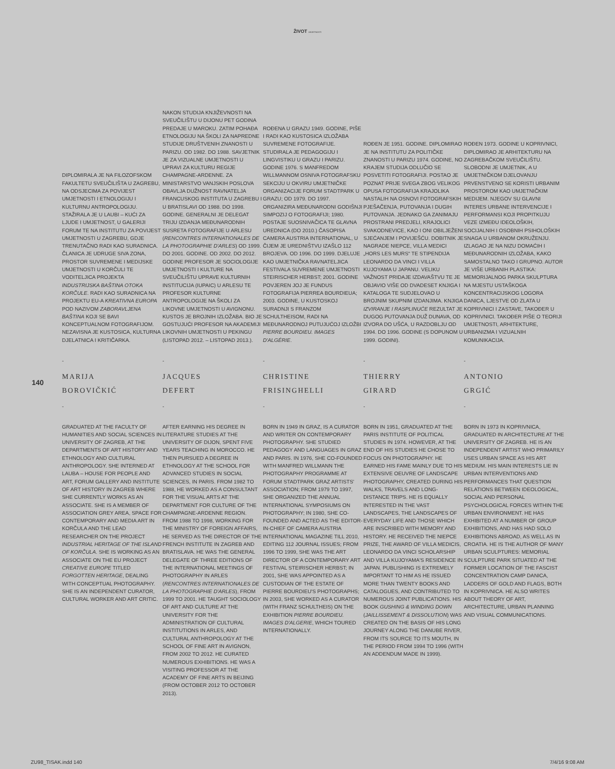ŽIVOT UMJETNOSTI
DIPLOMIRALA JE NA FILOZOFSKOM FAKULTETU SVEUČILIŠTA U ZAGREBU, NA ODSJECIMA ZA POVIJEST UMJETNOSTI I ETNOLOGIJU I KULTURNU ANTROPOLOGIJU. STAŽIRALA JE U LAUBI – KUĆI ZA LJUDE I UMJETNOST, U GALERIJI FORUM TE NA INSTITUTU ZA POVIJEST UMJETNOSTI U ZAGREBU, GDJE TRENUTAČNO RADI KAO SURADNICA. ČLANICA JE UDRUGE SIVA ZONA, PROSTOR SUVREMENE I MEDIJSKE UMJETNOSTI U KORČULI TE VODITELJICA PROJEKTA INDUSTRIJSKA BAŠTINA OTOKA KORČULE. RADI KAO SURADNICA NA PROJEKTU EU-A KREATIVNA EUROPA POD NAZIVOM ZABORAVLJENA BAŠTINA KOJI SE BAVI KONCEPTUALNOM FOTOGRAFIJOM. NEZAVISNA JE KUSTOSICA, KULTURNA DJELATNICA I KRITIČARKA.
NAKON STUDIJA KNJIŽEVNOSTI NA SVEUČILIŠTU U DIJONU PET GODINA PREDAJE U MAROKU. ZATIM POHAĐA ETNOLOGIJU NA ŠKOLI ZA NAPREDNE STUDIJE DRUŠTVENIH ZNANOSTI U PARIZU. OD 1982. DO 1988. SAVJETNIK JE ZA VIZUALNE UMJETNOSTI U UPRAVI ZA KULTURU REGIJE CHAMPAGNE-ARDENNE. ZA MINISTARSTVO VANJSKIH POSLOVA OBAVLJA DUŽNOST RAVNATELJA FRANCUSKOG INSTITUTA U ZAGREBU I U BRATISLAVI OD 1988. DO 1998. GODINE. GENERALNI JE DELEGAT TRIJU IZDANJA MEĐUNARODNIH SUSRETA FOTOGRAFIJE U ARLESU (RENCONTRES INTERNATIONALES DE LA PHOTOGRAPHIE D'ARLES) OD 1999. DO 2001. GODINE. OD 2002. DO 2012. GODINE PROFESOR JE SOCIOLOGIJE UMJETNOSTI I KULTURE NA SVEUČILIŠTU UPRAVE KULTURNIH INSTITUCIJA (IUPAIC) U ARLESU TE PROFESOR KULTURNE ANTROPOLOGIJE NA ŠKOLI ZA LIKOVNE UMJETNOSTI U AVIGNONU. KUSTOS JE BROJNIH IZLOŽABA. BIO JE GOSTUJUĆI PROFESOR NA AKADEMIJI LIKOVNIH UMJETNOSTI U PEKINGU (LISTOPAD 2012. – LISTOPAD 2013.).
ROĐENA U GRAZU 1949. GODINE, PIŠE I RADI KAO KUSTOSICA IZLOŽABA SUVREMENE FOTOGRAFIJE. STUDIRALA JE PEDAGOGIJU I LINGVISTIKU U GRAZU I PARIZU. GODINE 1976. S MANFREDOM WILLMANNOM OSNIVA FOTOGRAFSKU SEKCIJU U OKVIRU UMJETNIČKE ORGANIZACIJE FORUM STADTPARK U GRAZU; OD 1979. DO 1997. ORGANIZIRA MEĐUNARODNI GODIŠNJI SIMPOZIJ O FOTOGRAFIJI; 1980. POSTAJE SUOSNIVAČICA TE GLAVNA UREDNICA (DO 2010.) ČASOPISA CAMERA AUSTRIA INTERNATIONAL, U ČIJEM JE UREDNIŠTVU IZAŠLO 112 BROJEVA. OD 1996. DO 1999. DJELUJE KAO UMJETNIČKA RAVNATELJICA FESTIVALA SUVREMENE UMJETNOSTI STEIRISCHER HERBST; 2001. GODINE POVJEREN JOJ JE FUNDUS FOTOGRAFIJA PIERREA BOURDIEUA; 2003. GODINE, U KUSTOSKOJ SURADNJI S FRANZOM SCHULTHEISOM, RADI NA MEĐUNARODNOJ PUTUJUĆOJ IZLOŽBI PIERRE BOURDIEU. IMAGES D'ALGÉRIE.
ROĐEN JE 1951. GODINE. DIPLOMIRAO JE NA INSTITUTU ZA POLITIČKE ZNANOSTI U PARIZU 1974. GODINE, NO KRAJEM STUDIJA ODLUČIO SE POSVETITI FOTOGRAFIJI. POSTAO JE POZNAT PRIJE SVEGA ZBOG VELIKOG OPUSA FOTOGRAFIJA KRAJOLIKA NASTALIH NA OSNOVI FOTOGRAFSKIH PJEŠAČENJA, PUTOVANJA I DUGIH PUTOVANJA. JEDNAKO GA ZANIMAJU PROSTRANI PREDJELI, KRAJOLICI SVAKODNEVICE, KAO I ONI OBILJEŽENI SJEĆANJEM I POVIJEŠĆU. DOBITNIK JE NAGRADE NIEPCE, VILLA MEDICI „HORS LES MURS“ TE STIPENDIJA LEONARDO DA VINCI I VILLA KUJOYAMA U JAPANU. VELIKU VAŽNOST PRIDAJE IZDAVAŠTVU TE JE OBJAVIO VIŠE OD DVADESET KNJIGA I KATALOGA TE SUDJELOVAO U BROJNIM SKUPNIM IZDANJIMA. KNJIGA IZVIRANJE I RASPLINUĆE REZULTAT JE DUGOG PUTOVANJA DUŽ DUNAVA, OD IZVORA DO UŠĆA, U RAZDOBLJU OD 1994. DO 1996. GODINE (S DOPUNOM U 1999. GODINI).
ROĐEN 1973. GODINE U KOPRIVNICI, DIPLOMIRAO JE ARHITEKTURU NA ZAGREBAČKOM SVEUČILIŠTU. SLOBODNI JE UMJETNIK, A U UMJETNIČKOM DJELOVANJU PRVENSTVENO SE KORISTI URBANIM PROSTOROM KAO UMJETNIČKIM MEDIJEM. NJEGOV SU GLAVNI INTERES URBANE INTERVENCIJE I PERFORMANSI KOJI PROPITKUJU VEZE IZMEĐU IDEOLOŠKIH, SOCIJALNIH I OSOBNIH PSIHOLOŠKIH SNAGA U URBANOM OKRUŽENJU. IZLAGAO JE NA NIZU DOMAĆIH I MEĐUNARODNIH IZLOŽABA, KAKO SAMOSTALNO TAKO I GRUPNO. AUTOR JE VIŠE URBANIH PLASTIKA: MEMORIJALNOG PARKA SKULPTURA NA MJESTU USTAŠKOGA KONCENTRACIJSKOG LOGORA DANICA, LJESTVE OD ZLATA U KOPRIVNICI I ZASTAVE, TAKOĐER U KOPRIVNICI. TAKOĐER PIŠE O TEORIJI UMJETNOSTI, ARHITEKTURE, URBANIZMA I VIZUALNIH KOMUNIKACIJA.
140
-
MARIJA
BOROVIČKIĆ
-
-
JACQUES
DEFERT
-
-
CHRISTINE
FRISINGHELLI
-
-
THIERRY
GIRARD
-
-
ANTONIO
GRGIĆ
-
GRADUATED AT THE FACULTY OF HUMANITIES AND SOCIAL SCIENCES IN UNIVERSITY OF ZAGREB, AT THE DEPARTMENTS OF ART HISTORY AND ETHNOLOGY AND CULTURAL ANTHROPOLOGY. SHE INTERNED AT LAUBA – HOUSE FOR PEOPLE AND ART, FORUM GALLERY AND INSTITUTE OF ART HISTORY IN ZAGREB WHERE SHE CURRENTLY WORKS AS AN ASSOCIATE. SHE IS A MEMBER OF ASSOCIATION GREY AREA, SPACE FOR CONTEMPORARY AND MEDIA ART IN KORČULA AND THE LEAD RESEARCHER ON THE PROJECT INDUSTRIAL HERITAGE OF THE ISLAND OF KORČULA. SHE IS WORKING AS AN ASSOCIATE ON THE EU PROJECT CREATIVE EUROPE TITLED FORGOTTEN HERITAGE, DEALING WITH CONCEPTUAL PHOTOGRAPHY. SHE IS AN INDEPENDENT CURATOR, CULTURAL WORKER AND ART CRITIC.
AFTER EARNING HIS DEGREE IN LITERATURE STUDIES AT THE UNIVERSITY OF DIJON, SPENT FIVE YEARS TEACHING IN MOROCCO. HE THEN PURSUED A DEGREE IN ETHNOLOGY AT THE SCHOOL FOR ADVANCED STUDIES IN SOCIAL SCIENCES, IN PARIS. FROM 1982 TO 1988, HE WORKED AS A CONSULTANT FOR THE VISUAL ARTS AT THE DEPARTMENT FOR CULTURE OF THE CHAMPAGNE-ARDENNE REGION. FROM 1988 TO 1998, WORKING FOR THE MINISTRY OF FOREIGN AFFAIRS, HE SERVED AS THE DIRECTOR OF THE FRENCH INSTITUTE IN ZAGREB AND BRATISLAVA. HE WAS THE GENERAL DELEGATE OF THREE EDITIONS OF THE INTERNATIONAL MEETINGS OF PHOTOGRAPHY IN ARLES (RENCONTRES INTERNATIONALES DE LA PHOTOGRAPHIE D'ARLES), FROM 1999 TO 2001. HE TAUGHT SOCIOLOGY OF ART AND CULTURE AT THE UNIVERSITY FOR THE ADMINISTRATION OF CULTURAL INSTITUTIONS IN ARLES, AND CULTURAL ANTHROPOLOGY AT THE SCHOOL OF FINE ART IN AVIGNON, FROM 2002 TO 2012. HE CURATED NUMEROUS EXHIBITIONS. HE WAS A VISITING PROFESSOR AT THE ACADEMY OF FINE ARTS IN BEIJING (FROM OCTOBER 2012 TO OCTOBER 2013).
BORN IN 1949 IN GRAZ, IS A CURATOR AND WRITER ON CONTEMPORARY PHOTOGRAPHY. SHE STUDIED PEDAGOGY AND LANGUAGES IN GRAZ AND PARIS. IN 1976, SHE CO-FOUNDED WITH MANFRED WILLMANN THE PHOTOGRAPHY PROGRAMME AT FORUM STADTPARK GRAZ ARTISTS' ASSOCIATION; FROM 1979 TO 1997, SHE ORGANIZED THE ANNUAL INTERNATIONAL SYMPOSIUMS ON PHOTOGRAPHY; IN 1980, SHE CO-FOUNDED AND ACTED AS THE EDITOR-IN-CHIEF OF CAMERA AUSTRIA INTERNATIONAL MAGAZINE TILL 2010, EDITING 112 JOURNAL ISSUES; FROM 1996 TO 1999, SHE WAS THE ART DIRECTOR OF A CONTEMPORARY ART FESTIVAL STEIRISCHER HERBST; IN 2001, SHE WAS APPOINTED AS A CUSTODIAN OF THE ESTATE OF PIERRE BOURDIEU'S PHOTOGRAPHS; IN 2003, SHE WORKED AS A CURATOR (WITH FRANZ SCHULTHEIS) ON THE EXHIBITION PIERRE BOURDIEU. IMAGES D'ALGERIE, WHICH TOURED INTERNATIONALLY.
BORN IN 1951, GRADUATED AT THE PARIS INSTITUTE OF POLITICAL STUDIES IN 1974. HOWEVER, AT THE END OF HIS STUDIES HE CHOSE TO FOCUS ON PHOTOGRAPHY. HE EARNED HIS FAME MAINLY DUE TO HIS EXTENSIVE OEUVRE OF LANDSCAPE PHOTOGRAPHY, CREATED DURING HIS WALKS, TRAVELS AND LONG-DISTANCE TRIPS. HE IS EQUALLY INTERESTED IN THE VAST LANDSCAPES, THE LANDSCAPES OF EVERYDAY LIFE AND THOSE WHICH ARE INSCRIBED WITH MEMORY AND HISTORY. HE RECEIVED THE NIEPCE PRIZE, THE AWARD OF VILLA MEDICIS, LEONARDO DA VINCI SCHOLARSHIP AND VILLA KUJOYAMA'S RESIDENCE IN JAPAN. PUBLISHING IS EXTREMELY IMPORTANT TO HIM AS HE ISSUED MORE THAN TWENTY BOOKS AND CATALOGUES, AND CONTRIBUTED TO NUMEROUS JOINT PUBLICATIONS. HIS BOOK GUSHING & WINDING DOWN (JAILLISSEMENT & DISSOLUTION) WAS CREATED ON THE BASIS OF HIS LONG JOURNEY ALONG THE DANUBE RIVER, FROM ITS SOURCE TO ITS MOUTH, IN THE PERIOD FROM 1994 TO 1996 (WITH AN ADDENDUM MADE IN 1999).
BORN IN 1973 IN KOPRIVNICA, GRADUATED IN ARCHITECTURE AT THE UNIVERSITY OF ZAGREB. HE IS AN INDEPENDENT ARTIST WHO PRIMARILY USES URBAN SPACE AS HIS ART MEDIUM. HIS MAIN INTERESTS LIE IN URBAN INTERVENTIONS AND PERFORMANCES THAT QUESTION RELATIONS BETWEEN IDEOLOGICAL, SOCIAL AND PERSONAL PSYCHOLOGICAL FORCES WITHIN THE URBAN ENVIRONMENT. HE HAS EXHIBITED AT A NUMBER OF GROUP EXHIBITIONS, AND HAS HAD SOLO EXHIBITIONS ABROAD, AS WELL AS IN CROATIA. HE IS THE AUTHOR OF MANY URBAN SCULPTURES: MEMORIAL SCULPTURE PARK SITUATED AT THE FORMER LOCATION OF THE FASCIST CONCENTRATION CAMP DANICA, LADDERS OF GOLD AND FLAGS, BOTH IN KOPRIVNICA. HE ALSO WRITES ABOUT THEORY OF ART, ARCHITECTURE, URBAN PLANNING AND VISUAL COMMUNICATIONS.
ZU98_TISAK.indd 140 7/4/16 9:08 AM